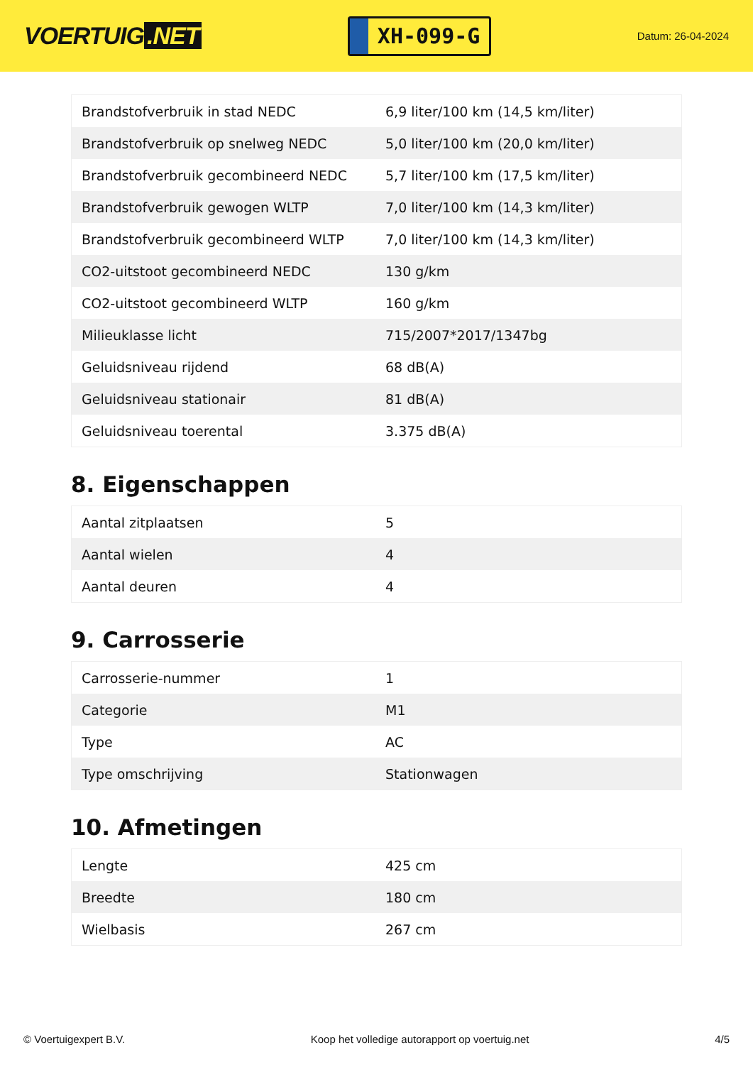VOERTUIG.NET
XH-099-G
Datum: 26-04-2024
| Brandstofverbruik in stad NEDC | 6,9 liter/100 km (14,5 km/liter) |
| Brandstofverbruik op snelweg NEDC | 5,0 liter/100 km (20,0 km/liter) |
| Brandstofverbruik gecombineerd NEDC | 5,7 liter/100 km (17,5 km/liter) |
| Brandstofverbruik gewogen WLTP | 7,0 liter/100 km (14,3 km/liter) |
| Brandstofverbruik gecombineerd WLTP | 7,0 liter/100 km (14,3 km/liter) |
| CO2-uitstoot gecombineerd NEDC | 130 g/km |
| CO2-uitstoot gecombineerd WLTP | 160 g/km |
| Milieuklasse licht | 715/2007*2017/1347bg |
| Geluidsniveau rijdend | 68 dB(A) |
| Geluidsniveau stationair | 81 dB(A) |
| Geluidsniveau toerental | 3.375 dB(A) |
8. Eigenschappen
| Aantal zitplaatsen | 5 |
| Aantal wielen | 4 |
| Aantal deuren | 4 |
9. Carrosserie
| Carrosserie-nummer | 1 |
| Categorie | M1 |
| Type | AC |
| Type omschrijving | Stationwagen |
10. Afmetingen
| Lengte | 425 cm |
| Breedte | 180 cm |
| Wielbasis | 267 cm |
© Voertuigexpert B.V. Koop het volledige autorapport op voertuig.net 4/5